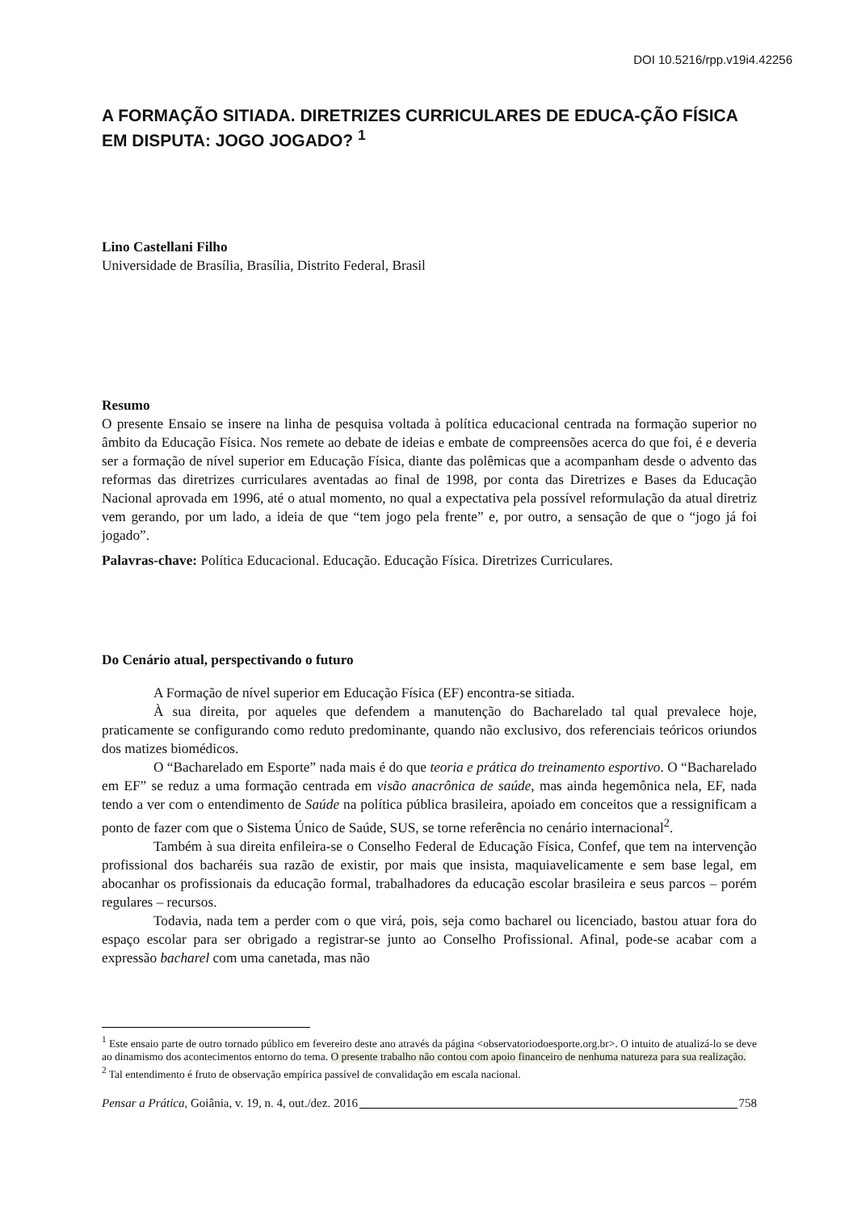DOI 10.5216/rpp.v19i4.42256
A FORMAÇÃO SITIADA. DIRETRIZES CURRICULARES DE EDUCA-ÇÃO FÍSICA EM DISPUTA: JOGO JOGADO? <sup>1</sup>
Lino Castellani Filho
Universidade de Brasília, Brasília, Distrito Federal, Brasil
Resumo
O presente Ensaio se insere na linha de pesquisa voltada à política educacional centrada na formação superior no âmbito da Educação Física. Nos remete ao debate de ideias e embate de compreensões acerca do que foi, é e deveria ser a formação de nível superior em Educação Física, diante das polêmicas que a acompanham desde o advento das reformas das diretrizes curriculares aventadas ao final de 1998, por conta das Diretrizes e Bases da Educação Nacional aprovada em 1996, até o atual momento, no qual a expectativa pela possível reformulação da atual diretriz vem gerando, por um lado, a ideia de que “tem jogo pela frente” e, por outro, a sensação de que o “jogo já foi jogado”.
Palavras-chave: Política Educacional. Educação. Educação Física. Diretrizes Curriculares.
Do Cenário atual, perspectivando o futuro
A Formação de nível superior em Educação Física (EF) encontra-se sitiada.
À sua direita, por aqueles que defendem a manutenção do Bacharelado tal qual prevalece hoje, praticamente se configurando como reduto predominante, quando não exclusivo, dos referenciais teóricos oriundos dos matizes biomédicos.
O “Bacharelado em Esporte” nada mais é do que teoria e prática do treinamento esportivo. O “Bacharelado em EF” se reduz a uma formação centrada em visão anacrônica de saúde, mas ainda hegemônica nela, EF, nada tendo a ver com o entendimento de Saúde na política pública brasileira, apoiado em conceitos que a ressignificam a ponto de fazer com que o Sistema Único de Saúde, SUS, se torne referência no cenário internacional<sup>2</sup>.
Também à sua direita enfileira-se o Conselho Federal de Educação Física, Confef, que tem na intervenção profissional dos bacharéis sua razão de existir, por mais que insista, maquiavelicamente e sem base legal, em abocanhar os profissionais da educação formal, trabalhadores da educação escolar brasileira e seus parcos – porém regulares – recursos.
Todavia, nada tem a perder com o que virá, pois, seja como bacharel ou licenciado, bastou atuar fora do espaço escolar para ser obrigado a registrar-se junto ao Conselho Profissional. Afinal, pode-se acabar com a expressão bacharel com uma canetada, mas não
<sup>1</sup> Este ensaio parte de outro tornado público em fevereiro deste ano através da página <observatoriodoesporte.org.br>. O intuito de atualizá-lo se deve ao dinamismo dos acontecimentos entorno do tema. O presente trabalho não contou com apoio financeiro de nenhuma natureza para sua realização.
<sup>2</sup> Tal entendimento é fruto de observação empírica passível de convalidação em escala nacional.
Pensar a Prática, Goiânia, v. 19, n. 4, out./dez. 2016 758